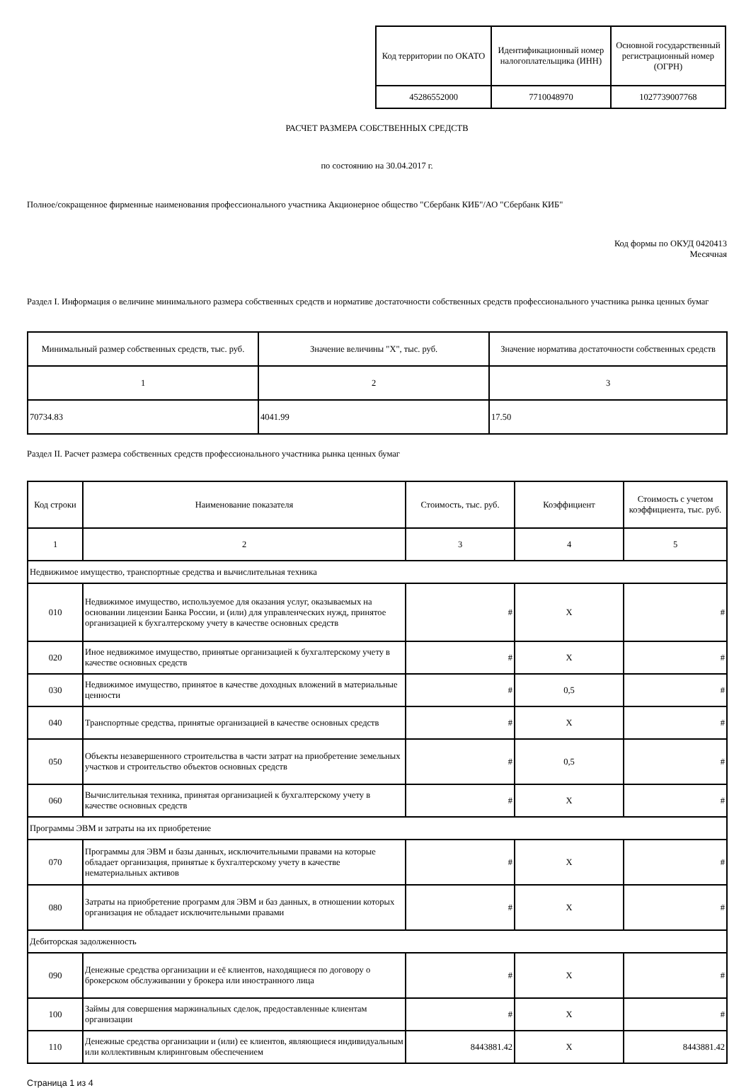| Код территории по ОКАТО | Идентификационный номер налогоплательщика (ИНН) | Основной государственный регистрационный номер (ОГРН) |
| --- | --- | --- |
| 45286552000 | 7710048970 | 1027739007768 |
РАСЧЕТ РАЗМЕРА СОБСТВЕННЫХ СРЕДСТВ
по состоянию на 30.04.2017 г.
Полное/сокращенное фирменные наименования профессионального участника Акционерное общество "Сбербанк КИБ"/АО "Сбербанк КИБ"
Код формы по ОКУД 0420413
Месячная
Раздел I. Информация о величине минимального размера собственных средств и нормативе достаточности собственных средств профессионального участника рынка ценных бумаг
| Минимальный размер собственных средств, тыс. руб. | Значение величины "X", тыс. руб. | Значение норматива достаточности собственных средств |
| --- | --- | --- |
| 1 | 2 | 3 |
| 70734.83 | 4041.99 | 17.50 |
Раздел II. Расчет размера собственных средств профессионального участника рынка ценных бумаг
| Код строки | Наименование показателя | Стоимость, тыс. руб. | Коэффициент | Стоимость с учетом коэффициента, тыс. руб. |
| --- | --- | --- | --- | --- |
| 1 | 2 | 3 | 4 | 5 |
| Недвижимое имущество, транспортные средства и вычислительная техника | | | | |
| 010 | Недвижимое имущество, используемое для оказания услуг, оказываемых на основании лицензии Банка России, и (или) для управленческих нужд, принятое организацией к бухгалтерскому учету в качестве основных средств | # | X | # |
| 020 | Иное недвижимое имущество, принятые организацией к бухгалтерскому учету в качестве основных средств | # | X | # |
| 030 | Недвижимое имущество, принятое в качестве доходных вложений в материальные ценности | # | 0,5 | # |
| 040 | Транспортные средства, принятые организацией в качестве основных средств | # | X | # |
| 050 | Объекты незавершенного строительства в части затрат на приобретение земельных участков и строительство объектов основных средств | # | 0,5 | # |
| 060 | Вычислительная техника, принятая организацией к бухгалтерскому учету в качестве основных средств | # | X | # |
| Программы ЭВМ и затраты на их приобретение | | | | |
| 070 | Программы для ЭВМ и базы данных, исключительными правами на которые обладает организация, принятые к бухгалтерскому учету в качестве нематериальных активов | # | X | # |
| 080 | Затраты на приобретение программ для ЭВМ и баз данных, в отношении которых организация не обладает исключительными правами | # | X | # |
| Дебиторская задолженность | | | | |
| 090 | Денежные средства организации и её клиентов, находящиеся по договору о брокерском обслуживании у брокера или иностранного лица | # | X | # |
| 100 | Займы для совершения маржинальных сделок, предоставленные клиентам организации | # | X | # |
| 110 | Денежные средства организации и (или) ее клиентов, являющиеся индивидуальным или коллективным клиринговым обеспечением | 8443881.42 | X | 8443881.42 |
Страница 1 из 4